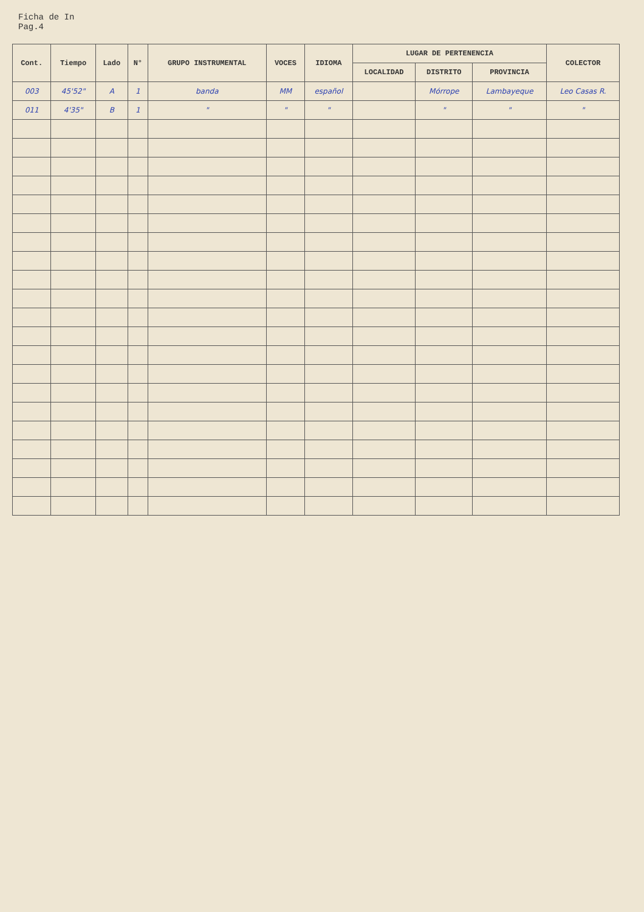Ficha de In
Pag.4
| Cont. | Tiempo | Lado | N° | GRUPO INSTRUMENTAL | VOCES | IDIOMA | LUGAR DE PERTENENCIA | | | COLECTOR |
| --- | --- | --- | --- | --- | --- | --- | --- | --- | --- | --- |
| | | | | | | | LOCALIDAD | DISTRITO | PROVINCIA | |
| 003 | 45'52" | A | 1 | banda | MM | español | | Mórrope | Lambayeque | Leo Casas R. |
| 011 | 4'35" | B | 1 | " | " | " | | " | " | " |